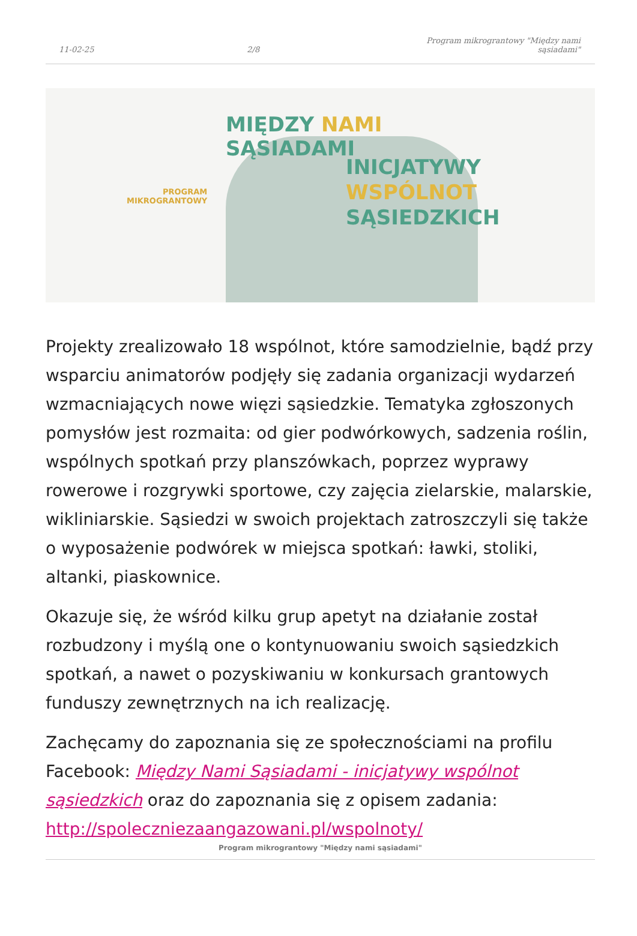11-02-25 2/8 Program mikrograntowy "Między nami sąsiadami"
MIĘDZY NAMI
SĄSIADAMI
PROGRAM
MIKROGRANTOWY
INICJATYWY
WSPÓLNOT
SĄSIEDZKICH
Projekty zrealizowało 18 wspólnot, które samodzielnie, bądź przy wsparciu animatorów podjęły się zadania organizacji wydarzeń wzmacniających nowe więzi sąsiedzkie. Tematyka zgłoszonych pomysłów jest rozmaita: od gier podwórkowych, sadzenia roślin, wspólnych spotkań przy planszówkach, poprzez wyprawy rowerowe i rozgrywki sportowe, czy zajęcia zielarskie, malarskie, wikliniarskie. Sąsiedzi w swoich projektach zatroszczyli się także o wyposażenie podwórek w miejsca spotkań: ławki, stoliki, altanki, piaskownice.
Okazuje się, że wśród kilku grup apetyt na działanie został rozbudzony i myślą one o kontynuowaniu swoich sąsiedzkich spotkań, a nawet o pozyskiwaniu w konkursach grantowych funduszy zewnętrznych na ich realizację.
Zachęcamy do zapoznania się ze społecznościami na profilu Facebook: Między Nami Sąsiadami - inicjatywy wspólnot sąsiedzkich oraz do zapoznania się z opisem zadania: http://spoleczniezaangazowani.pl/wspolnoty/
Program mikrograntowy "Między nami sąsiadami"